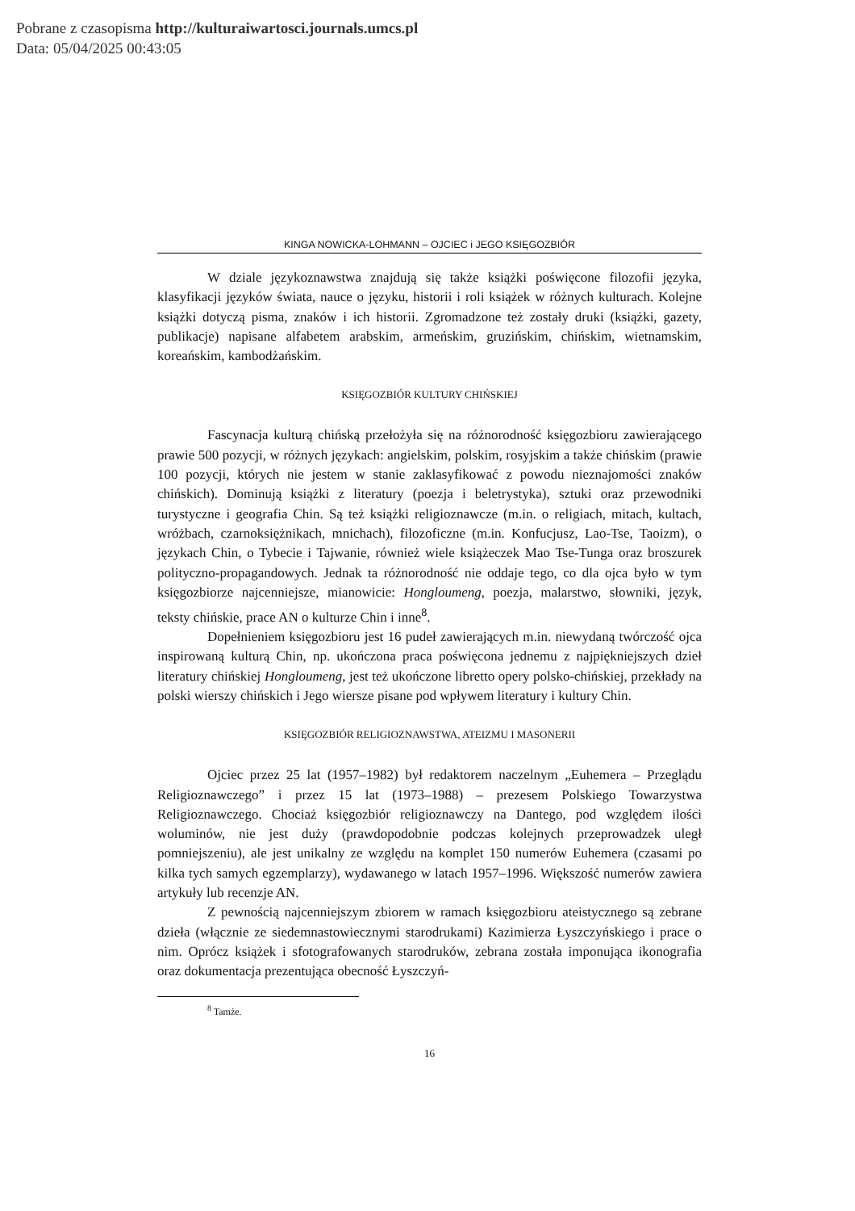Pobrane z czasopisma http://kulturaiwartosci.journals.umcs.pl
Data: 05/04/2025 00:43:05
KINGA NOWICKA-LOHMANN – OJCIEC i JEGO KSIĘGOZBIÓR
W dziale językoznawstwa znajdują się także książki poświęcone filozofii języka, klasyfikacji języków świata, nauce o języku, historii i roli książek w różnych kulturach. Kolejne książki dotyczą pisma, znaków i ich historii. Zgromadzone też zostały druki (książki, gazety, publikacje) napisane alfabetem arabskim, armeńskim, gruzińskim, chińskim, wietnamskim, koreańskim, kambodżańskim.
KSIĘGOZBIÓR KULTURY CHIŃSKIEJ
Fascynacja kulturą chińską przełożyła się na różnorodność księgozbioru zawierającego prawie 500 pozycji, w różnych językach: angielskim, polskim, rosyjskim a także chińskim (prawie 100 pozycji, których nie jestem w stanie zaklasyfikować z powodu nieznajomości znaków chińskich). Dominują książki z literatury (poezja i beletrystyka), sztuki oraz przewodniki turystyczne i geografia Chin. Są też książki religioznawcze (m.in. o religiach, mitach, kultach, wróżbach, czarnoksiężnikach, mnichach), filozoficzne (m.in. Konfucjusz, Lao-Tse, Taoizm), o językach Chin, o Tybecie i Tajwanie, również wiele książeczek Mao Tse-Tunga oraz broszurek polityczno-propagandowych. Jednak ta różnorodność nie oddaje tego, co dla ojca było w tym księgozbiorze najcenniejsze, mianowicie: Hongloumeng, poezja, malarstwo, słowniki, język, teksty chińskie, prace AN o kulturze Chin i inne<sup>8</sup>.
Dopełnieniem księgozbioru jest 16 pudeł zawierających m.in. niewydaną twórczość ojca inspirowaną kulturą Chin, np. ukończona praca poświęcona jednemu z najpiękniejszych dzieł literatury chińskiej Hongloumeng, jest też ukończone libretto opery polsko-chińskiej, przekłady na polski wierszy chińskich i Jego wiersze pisane pod wpływem literatury i kultury Chin.
KSIĘGOZBIÓR RELIGIOZNAWSTWA, ATEIZMU I MASONERII
Ojciec przez 25 lat (1957–1982) był redaktorem naczelnym „Euhemera – Przeglądu Religioznawczego” i przez 15 lat (1973–1988) – prezesem Polskiego Towarzystwa Religioznawczego. Chociaż księgozbiór religioznawczy na Dantego, pod względem ilości woluminów, nie jest duży (prawdopodobnie podczas kolejnych przeprowadzek uległ pomniejszeniu), ale jest unikalny ze względu na komplet 150 numerów Euhemera (czasami po kilka tych samych egzemplarzy), wydawanego w latach 1957–1996. Większość numerów zawiera artykuły lub recenzje AN.
Z pewnością najcenniejszym zbiorem w ramach księgozbioru ateistycznego są zebrane dzieła (włącznie ze siedemnastowiecznymi starodrukami) Kazimierza Łyszczyńskiego i prace o nim. Oprócz książek i sfotografowanych starodruków, zebrana została imponująca ikonografia oraz dokumentacja prezentująca obecność Łyszczyń-
<sup>8</sup> Tamże.
16